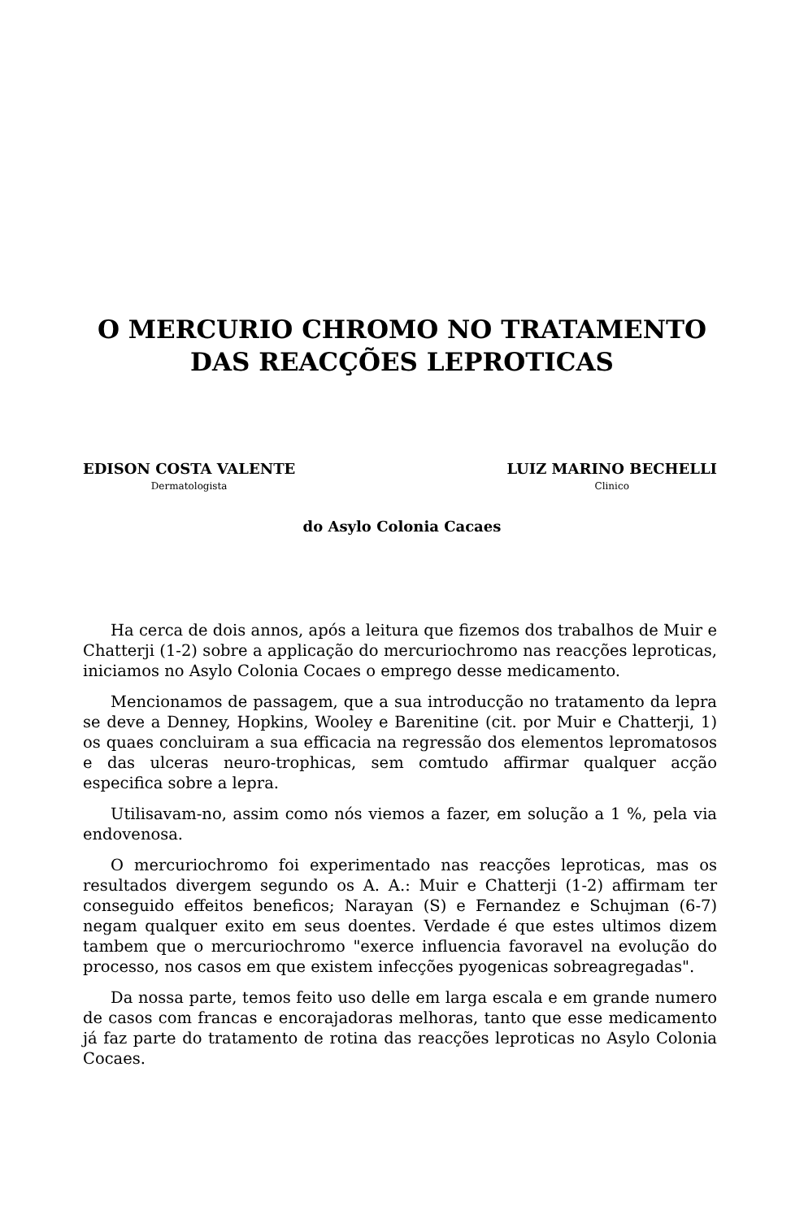O MERCURIO CHROMO NO TRATAMENTO
DAS REACÇÕES LEPROTICAS
EDISON COSTA VALENTE
Dermatologista
LUIZ MARINO BECHELLI
Clinico
do Asylo Colonia Cacaes
Ha cerca de dois annos, após a leitura que fizemos dos trabalhos de Muir e Chatterji (1-2) sobre a applicação do mercuriochromo nas reacções leproticas, iniciamos no Asylo Colonia Cocaes o emprego desse medicamento.
Mencionamos de passagem, que a sua introducção no tratamento da lepra se deve a Denney, Hopkins, Wooley e Barenitine (cit. por Muir e Chatterji, 1) os quaes concluiram a sua efficacia na regressão dos elementos lepromatosos e das ulceras neuro-trophicas, sem comtudo affirmar qualquer acção especifica sobre a lepra.
Utilisavam-no, assim como nós viemos a fazer, em solução a 1 %, pela via endovenosa.
O mercuriochromo foi experimentado nas reacções leproticas, mas os resultados divergem segundo os A. A.: Muir e Chatterji (1-2) affirmam ter conseguido effeitos beneficos; Narayan (S) e Fernandez e Schujman (6-7) negam qualquer exito em seus doentes. Verdade é que estes ultimos dizem tambem que o mercuriochromo "exerce influencia favoravel na evolução do processo, nos casos em que existem infecções pyogenicas sobreagregadas".
Da nossa parte, temos feito uso delle em larga escala e em grande numero de casos com francas e encorajadoras melhoras, tanto que esse medicamento já faz parte do tratamento de rotina das reacções leproticas no Asylo Colonia Cocaes.